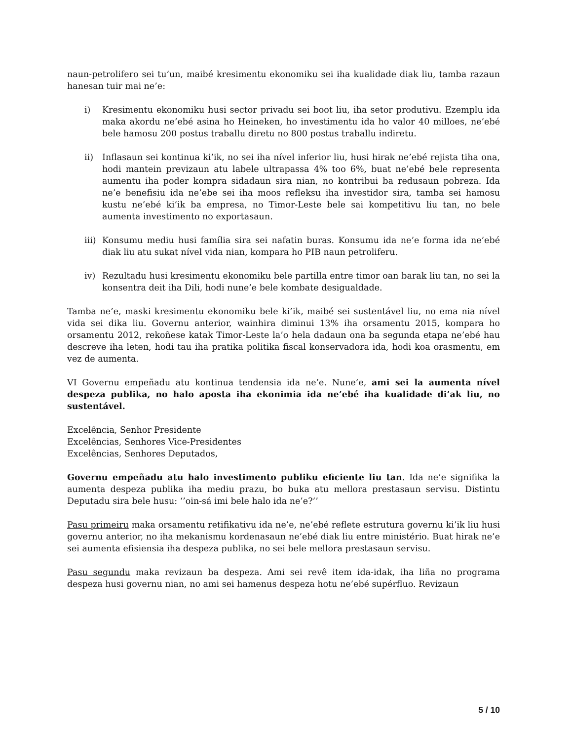naun-petrolifero sei tu’un, maibé kresimentu ekonomiku sei iha kualidade diak liu, tamba razaun hanesan tuir mai ne’e:
i) Kresimentu ekonomiku husi sector privadu sei boot liu, iha setor produtivu. Ezemplu ida maka akordu ne’ebé asina ho Heineken, ho investimentu ida ho valor 40 milloes, ne’ebé bele hamosu 200 postus traballu diretu no 800 postus traballu indiretu.
ii) Inflasaun sei kontinua ki’ik, no sei iha nível inferior liu, husi hirak ne’ebé rejista tiha ona, hodi mantein previzaun atu labele ultrapassa 4% too 6%, buat ne’ebé bele representa aumentu iha poder kompra sidadaun sira nian, no kontribui ba redusaun pobreza. Ida ne’e benefisiu ida ne’ebe sei iha moos refleksu iha investidor sira, tamba sei hamosu kustu ne’ebé ki’ik ba empresa, no Timor-Leste bele sai kompetitivu liu tan, no bele aumenta investimento no exportasaun.
iii) Konsumu mediu husi família sira sei nafatin buras. Konsumu ida ne’e forma ida ne’ebé diak liu atu sukat nível vida nian, kompara ho PIB naun petroliferu.
iv) Rezultadu husi kresimentu ekonomiku bele partilla entre timor oan barak liu tan, no sei la konsentra deit iha Dili, hodi nune’e bele kombate desigualdade.
Tamba ne’e, maski kresimentu ekonomiku bele ki’ik, maibé sei sustentável liu, no ema nia nível vida sei dika liu. Governu anterior, wainhira diminui 13% iha orsamentu 2015, kompara ho orsamentu 2012, rekoñese katak Timor-Leste la’o hela dadaun ona ba segunda etapa ne’ebé hau descreve iha leten, hodi tau iha pratika politika fiscal konservadora ida, hodi koa orasmentu, em vez de aumenta.
VI Governu empeñadu atu kontinua tendensia ida ne’e. Nune’e, ami sei la aumenta nível despeza publika, no halo aposta iha ekonimia ida ne’ebé iha kualidade di’ak liu, no sustentável.
Excelência, Senhor Presidente
Excelências, Senhores Vice-Presidentes
Excelências, Senhores Deputados,
Governu empeñadu atu halo investimento publiku eficiente liu tan. Ida ne’e signifika la aumenta despeza publika iha mediu prazu, bo buka atu mellora prestasaun servisu. Distintu Deputadu sira bele husu: ‘’oin-sá imi bele halo ida ne’e?’’
Pasu primeiru maka orsamentu retifikativu ida ne’e, ne’ebé reflete estrutura governu ki’ik liu husi governu anterior, no iha mekanismu kordenasaun ne’ebé diak liu entre ministério. Buat hirak ne’e sei aumenta efisiensia iha despeza publika, no sei bele mellora prestasaun servisu.
Pasu segundu maka revizaun ba despeza. Ami sei revê item ida-idak, iha liña no programa despeza husi governu nian, no ami sei hamenus despeza hotu ne’ebé supérfluo. Revizaun
5 / 10